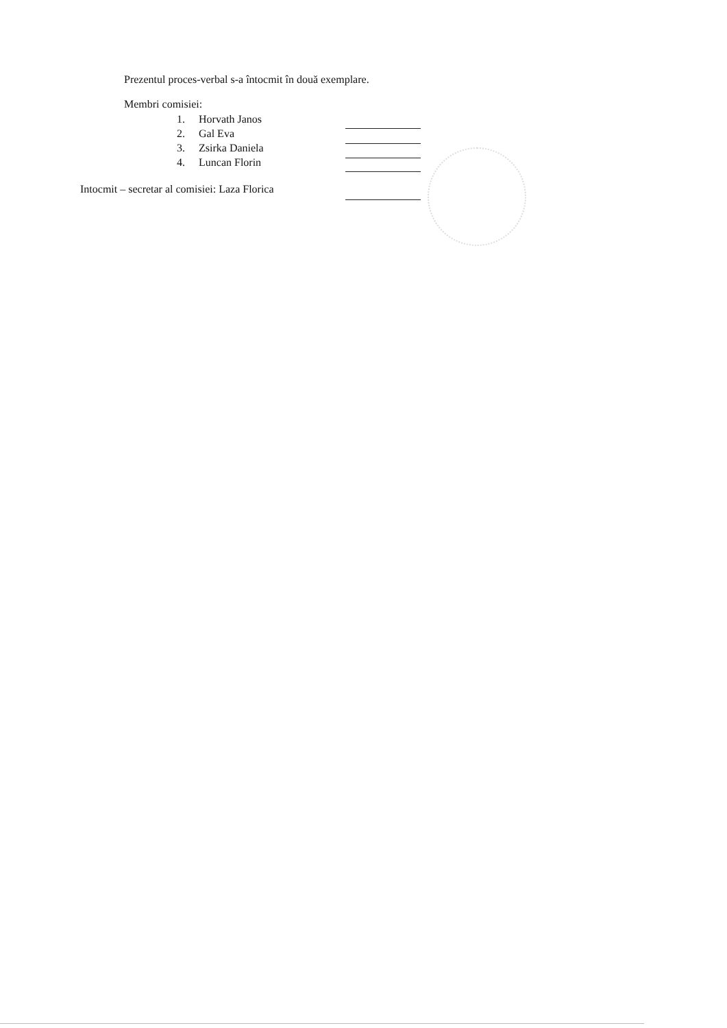Prezentul proces-verbal s-a întocmit în două exemplare.
Membri comisiei:
1. Horvath Janos
2. Gal Eva
3. Zsirka Daniela
4. Luncan Florin
Intocmit – secretar al comisiei: Laza Florica